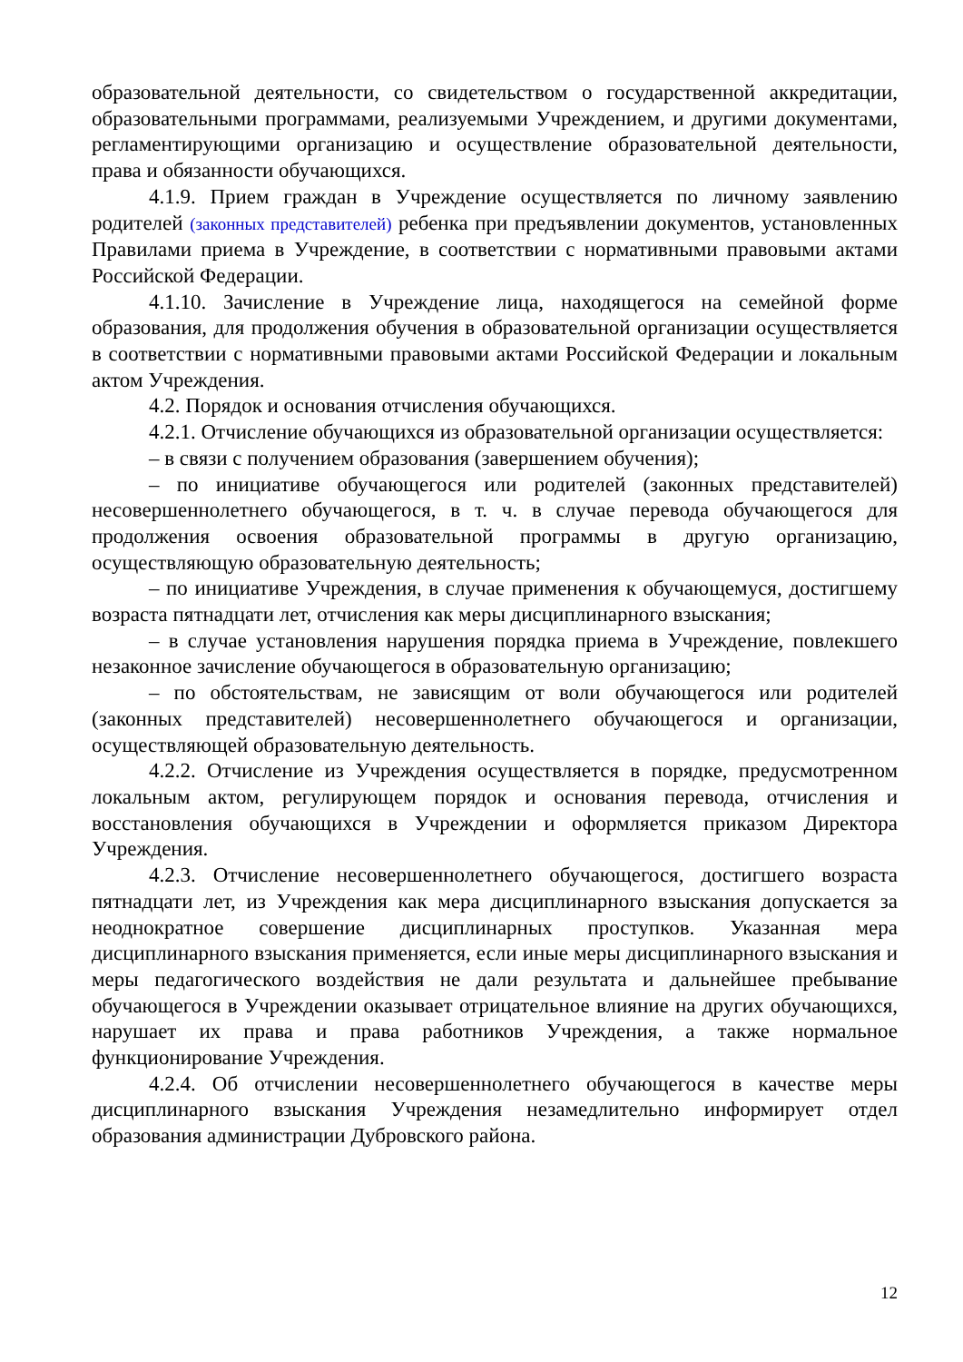образовательной деятельности, со свидетельством о государственной аккредитации, образовательными программами, реализуемыми Учреждением, и другими документами, регламентирующими организацию и осуществление образовательной деятельности, права и обязанности обучающихся.
4.1.9. Прием граждан в Учреждение осуществляется по личному заявлению родителей (законных представителей) ребенка при предъявлении документов, установленных Правилами приема в Учреждение, в соответствии с нормативными правовыми актами Российской Федерации.
4.1.10. Зачисление в Учреждение лица, находящегося на семейной форме образования, для продолжения обучения в образовательной организации осуществляется в соответствии с нормативными правовыми актами Российской Федерации и локальным актом Учреждения.
4.2. Порядок и основания отчисления обучающихся.
4.2.1. Отчисление обучающихся из образовательной организации осуществляется:
– в связи с получением образования (завершением обучения);
– по инициативе обучающегося или родителей (законных представителей) несовершеннолетнего обучающегося, в т. ч. в случае перевода обучающегося для продолжения освоения образовательной программы в другую организацию, осуществляющую образовательную деятельность;
– по инициативе Учреждения, в случае применения к обучающемуся, достигшему возраста пятнадцати лет, отчисления как меры дисциплинарного взыскания;
– в случае установления нарушения порядка приема в Учреждение, повлекшего незаконное зачисление обучающегося в образовательную организацию;
– по обстоятельствам, не зависящим от воли обучающегося или родителей (законных представителей) несовершеннолетнего обучающегося и организации, осуществляющей образовательную деятельность.
4.2.2. Отчисление из Учреждения осуществляется в порядке, предусмотренном локальным актом, регулирующем порядок и основания перевода, отчисления и восстановления обучающихся в Учреждении и оформляется приказом Директора Учреждения.
4.2.3. Отчисление несовершеннолетнего обучающегося, достигшего возраста пятнадцати лет, из Учреждения как мера дисциплинарного взыскания допускается за неоднократное совершение дисциплинарных проступков. Указанная мера дисциплинарного взыскания применяется, если иные меры дисциплинарного взыскания и меры педагогического воздействия не дали результата и дальнейшее пребывание обучающегося в Учреждении оказывает отрицательное влияние на других обучающихся, нарушает их права и права работников Учреждения, а также нормальное функционирование Учреждения.
4.2.4. Об отчислении несовершеннолетнего обучающегося в качестве меры дисциплинарного взыскания Учреждения незамедлительно информирует отдел образования администрации Дубровского района.
12